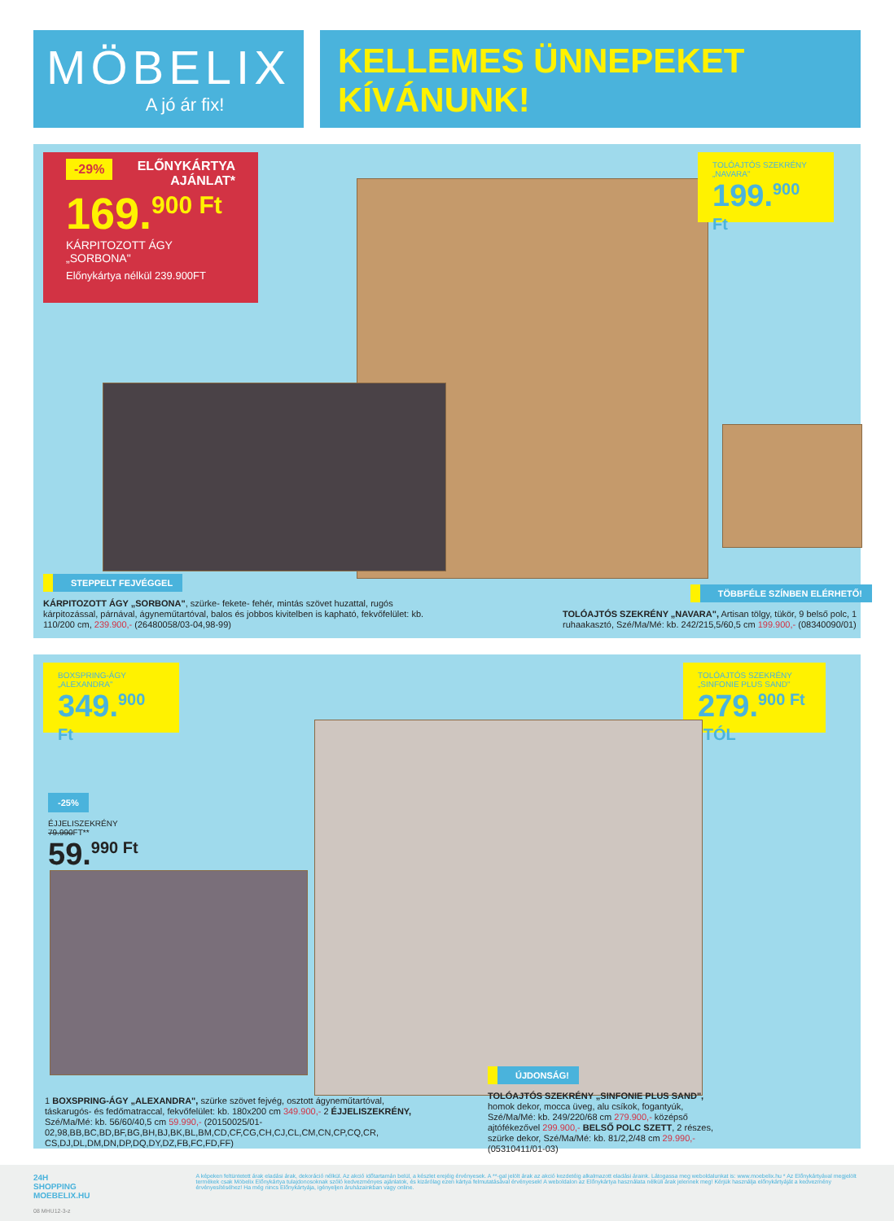MÖBELIX
A jó ár fix!
KELLEMES ÜNNEPEKET
KÍVÁNUNK!
-29% ELŐNYKÁRTYA
AJÁNLAT*
169.<sup>900 Ft</sup>
KÁRPITOZOTT ÁGY
„SORBONA"
Előnykártya nélkül 239.900FT
TOLÓAJTÓS SZEKRÉNY
„NAVARA"
199.<sup>900 Ft</sup>
STEPPELT FEJVÉGGEL
KÁRPITOZOTT ÁGY „SORBONA", szürke- fekete- fehér, mintás szövet huzattal, rugós kárpitozással, párnával, ágyneműtartóval, balos és jobbos kivitelben is kapható, fekvőfelület: kb. 110/200 cm, 239.900,- (26480058/03-04,98-99)
TÖBBFÉLE SZÍNBEN ELÉRHETŐ!
TOLÓAJTÓS SZEKRÉNY „NAVARA", Artisan tölgy, tükör, 9 belső polc, 1 ruhaakasztó, Szé/Ma/Mé: kb. 242/215,5/60,5 cm 199.900,- (08340090/01)
BOXSPRING-ÁGY
„ALEXANDRA"
349.<sup>900 Ft</sup>
TOLÓAJTÓS SZEKRÉNY
„SINFONIE PLUS SAND"
279.<sup>900 Ft -TÓL</sup>
-25%
ÉJJELISZEKRÉNY
79.990FT**
59.<sup>990 Ft</sup>
1 BOXSPRING-ÁGY „ALEXANDRA", szürke szövet fejvég, osztott ágyneműtartóval, táskarugós- és fedőmatraccal, fekvőfelület: kb. 180x200 cm 349.900,- 2 ÉJJELISZEKRÉNY, Szé/Ma/Mé: kb. 56/60/40,5 cm 59.990,- (20150025/01-02,98,BB,BC,BD,BF,BG,BH,BJ,BK,BL,BM,CD,CF,CG,CH,CJ,CL,CM,CN,CP,CQ,CR, CS,DJ,DL,DM,DN,DP,DQ,DY,DZ,FB,FC,FD,FF)
ÚJDONSÁG!
TOLÓAJTÓS SZEKRÉNY „SINFONIE PLUS SAND", homok dekor, mocca üveg, alu csíkok, fogantyúk, Szé/Ma/Mé: kb. 249/220/68 cm 279.900,- középső ajtófékezővel 299.900,- BELSŐ POLC SZETT, 2 részes, szürke dekor, Szé/Ma/Mé: kb. 81/2,2/48 cm 29.990,- (05310411/01-03)
24H SHOPPING
MOEBELIX.HU
08 MHU12-3-z
A képeken feltüntetett árak eladási árak, dekoráció nélkül. Az akció időtartamán belül, a készlet erejéig érvényesek. A **-gal jelölt árak az akció kezdetéig alkalmazott eladási áraink. Látogassa meg weboldalunkat is: www.moebelix.hu * Az Előnykártyával megjelölt termékek csak Möbelix Előnykártya tulajdonosoknak szóló kedvezményes ajánlatok, és kizárólag ezen kártya felmutatásával érvényesek! A weboldalon az Előnykártya használata nélküli árak jelennek meg! Kérjük használja előnykártyáját a kedvezmény érvényesítéséhez! Ha még nincs Előnykártyája, igényeljen áruházainkban vagy online.